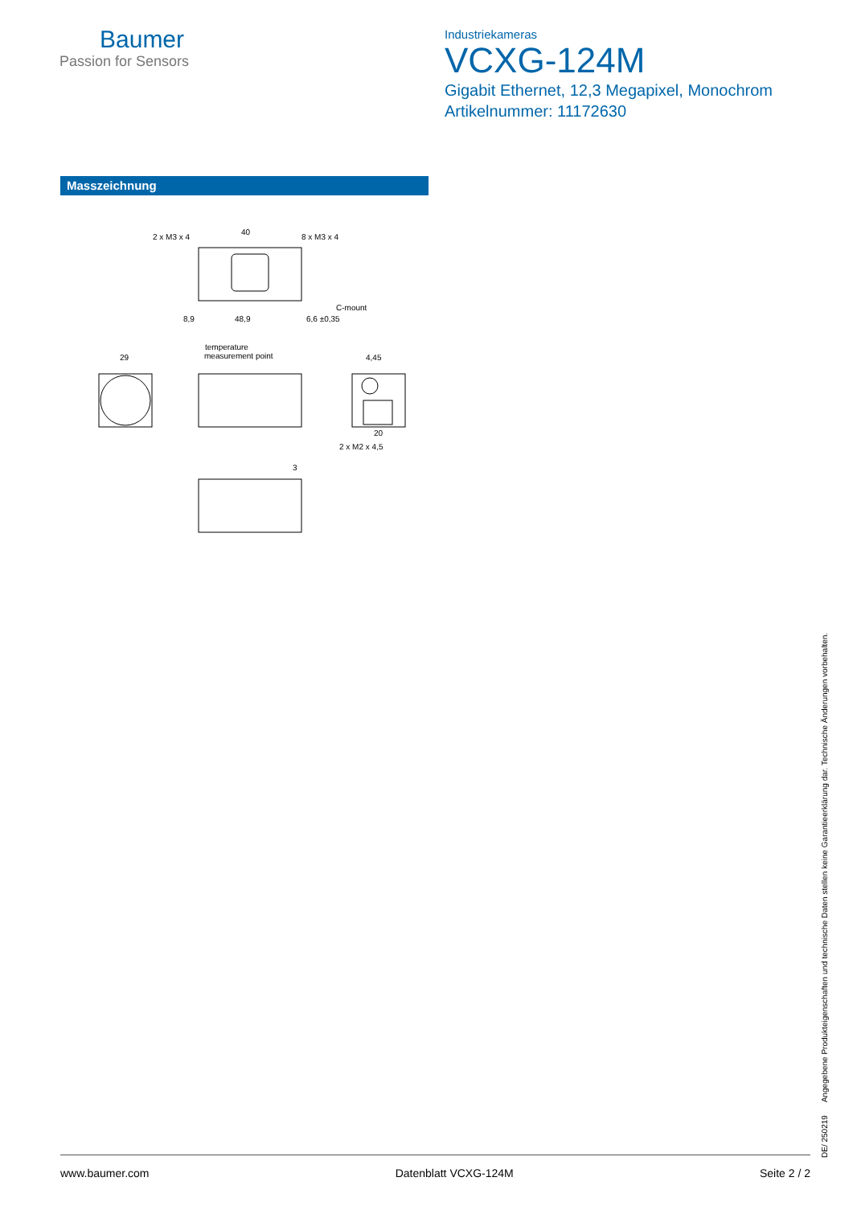Baumer
Passion for Sensors
Industriekameras
VCXG-124M
Gigabit Ethernet, 12,3 Megapixel, Monochrom
Artikelnummer: 11172630
Masszeichnung
2 x M3 x 4
40
8 x M3 x 4
C-mount
8,9
48,9
6,6 ±0,35
29
temperature
measurement point
4,45
20
2 x M2 x 4,5
3
DE/ 250219 Angegebene Produkteigenschaften und technische Daten stellen keine Garantieerklärung dar. Technische Änderungen vorbehalten.
www.baumer.com Datenblatt VCXG-124M Seite 2 / 2